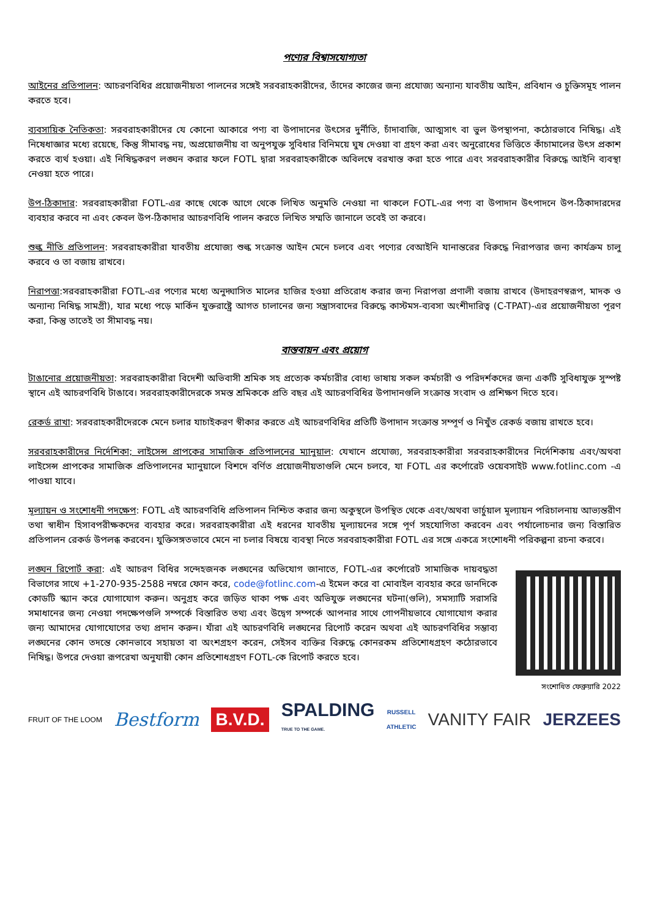পণ্যের বিশ্বাসযোগ্যতা
আইনের প্রতিপালন: আচরণবিধির প্রয়োজনীয়তা পালনের সঙ্গেই সরবরাহকারীদের, তাঁদের কাজের জন্য প্রযোজ্য অন্যান্য যাবতীয় আইন, প্রবিধান ও চুক্তিসমূহ পালন করতে হবে।
ব্যবসায়িক নৈতিকতা: সরবরাহকারীদের যে কোনো আকারে পণ্য বা উপাদানের উৎসের দুর্নীতি, চাঁদাবাজি, আত্মসাৎ বা ভুল উপস্থাপনা, কঠোরভাবে নিষিদ্ধ। এই নিষেধাজ্ঞার মধ্যে রয়েছে, কিন্তু সীমাবদ্ধ নয়, অপ্রয়োজনীয় বা অনুপযুক্ত সুবিধার বিনিময়ে ঘুষ দেওয়া বা গ্রহণ করা এবং অনুরোধের ভিত্তিতে কাঁচামালের উৎস প্রকাশ করতে ব্যর্থ হওয়া। এই নিষিদ্ধকরণ লঙ্ঘন করার ফলে FOTL দ্বারা সরবরাহকারীকে অবিলম্বে বরখাস্ত করা হতে পারে এবং সরবরাহকারীর বিরুদ্ধে আইনি ব্যবস্থা নেওয়া হতে পারে।
উপ-ঠিকাদার: সরবরাহকারীরা FOTL-এর কাছে থেকে আগে থেকে লিখিত অনুমতি নেওয়া না থাকলে FOTL-এর পণ্য বা উপাদান উৎপাদনে উপ-ঠিকাদারদের ব্যবহার করবে না এবং কেবল উপ-ঠিকাদার আচরণবিধি পালন করতে লিখিত সম্মতি জানালে তবেই তা করবে।
শুল্ক নীতি প্রতিপালন: সরবরাহকারীরা যাবতীয় প্রযোজ্য শুল্ক সংক্রান্ত আইন মেনে চলবে এবং পণ্যের বেআইনি যানান্তরের বিরুদ্ধে নিরাপত্তার জন্য কার্যক্রম চালু করবে ও তা বজায় রাখবে।
নিরাপত্তা:সরবরাহকারীরা FOTL-এর পণ্যের মধ্যে অনুদ্ঘাসিত মালের হাজির হওয়া প্রতিরোধ করার জন্য নিরাপত্তা প্রণালী বজায় রাখবে (উদাহরণস্বরূপ, মাদক ও অন্যান্য নিষিদ্ধ সামগ্রী), যার মধ্যে পড়ে মার্কিন যুক্তরাষ্ট্রে আগত চালানের জন্য সন্ত্রাসবাদের বিরুদ্ধে কাস্টমস-ব্যবসা অংশীদারিত্ব (C-TPAT)-এর প্রয়োজনীয়তা পূরণ করা, কিন্তু তাতেই তা সীমাবদ্ধ নয়।
বাস্তবায়ন এবং প্রয়োগ
টাঙানোর প্রয়োজনীয়তা: সরবরাহকারীরা বিদেশী অভিবাসী শ্রমিক সহ প্রত্যেক কর্মচারীর বোধ্য ভাষায় সকল কর্মচারী ও পরিদর্শকদের জন্য একটি সুবিধাযুক্ত সুস্পষ্ট স্থানে এই আচরণবিধি টাঙাবে। সরবরাহকারীদেরকে সমস্ত শ্রমিককে প্রতি বছর এই আচরণবিধির উপাদানগুলি সংক্রান্ত সংবাদ ও প্রশিক্ষণ দিতে হবে।
রেকর্ড রাখা: সরবরাহকারীদেরকে মেনে চলার যাচাইকরণ স্বীকার করতে এই আচরণবিধির প্রতিটি উপাদান সংক্রান্ত সম্পূর্ণ ও নিখুঁত রেকর্ড বজায় রাখতে হবে।
সরবরাহকারীদের নির্দেশিকা; লাইসেন্স প্রাপকের সামাজিক প্রতিপালনের ম্যানুয়াল: যেখানে প্রযোজ্য, সরবরাহকারীরা সরবরাহকারীদের নির্দেশিকায় এবং/অথবা লাইসেন্স প্রাপকের সামাজিক প্রতিপালনের ম্যানুয়ালে বিশদে বর্ণিত প্রয়োজনীয়তাগুলি মেনে চলবে, যা FOTL এর কর্পোরেট ওয়েবসাইট www.fotlinc.com -এ পাওয়া যাবে।
মূল্যায়ন ও সংশোধনী পদক্ষেপ: FOTL এই আচরণবিধি প্রতিপালন নিশ্চিত করার জন্য অকুস্থলে উপস্থিত থেকে এবং/অথবা ভার্চুয়াল মূল্যায়ন পরিচালনায় আভ্যন্তরীণ তথা স্বাধীন হিসাবপরীক্ষকদের ব্যবহার করে। সরবরাহকারীরা এই ধরনের যাবতীয় মূল্যায়নের সঙ্গে পূর্ণ সহযোগিতা করবেন এবং পর্যালোচনার জন্য বিস্তারিত প্রতিপালন রেকর্ড উপলব্ধ করবেন। যুক্তিসঙ্গতভাবে মেনে না চলার বিষয়ে ব্যবস্থা নিতে সরবরাহকারীরা FOTL এর সঙ্গে একত্রে সংশোধনী পরিকল্পনা রচনা করবে।
লঙ্ঘন রিপোর্ট করা: এই আচরণ বিধির সন্দেহজনক লঙ্ঘনের অভিযোগ জানাতে, FOTL-এর কর্পোরেট সামাজিক দায়বদ্ধতা বিভাগের সাথে +1-270-935-2588 নম্বরে ফোন করে, code@fotlinc.com-এ ইমেল করে বা মোবাইল ব্যবহার করে ডানদিকে কোডটি স্ক্যান করে যোগাযোগ করুন। অনুগ্রহ করে জড়িত থাকা পক্ষ এবং অভিযুক্ত লঙ্ঘনের ঘটনা(গুলি), সমস্যাটি সরাসরি সমাধানের জন্য নেওয়া পদক্ষেপগুলি সম্পর্কে বিস্তারিত তথ্য এবং উদ্বেগ সম্পর্কে আপনার সাথে গোপনীয়ভাবে যোগাযোগ করার জন্য আমাদের যোগাযোগের তথ্য প্রদান করুন। যাঁরা এই আচরণবিধি লঙ্ঘনের রিপোর্ট করেন অথবা এই আচরণবিধির সম্ভাব্য লঙ্ঘনের কোন তদন্তে কোনভাবে সহায়তা বা অংশগ্রহণ করেন, সেইসব ব্যক্তির বিরুদ্ধে কোনরকম প্রতিশোধগ্রহণ কঠোরভাবে নিষিদ্ধ। উপরে দেওয়া রূপরেখা অনুযায়ী কোন প্রতিশোধগ্রহণ FOTL-কে রিপোর্ট করতে হবে।
সংশোধিত ফেব্রুয়ারি 2022
FRUIT OF THE LOOM Bestform B.V.D. SPALDING
TRUE TO THE GAME. RUSSELL
ATHLETIC VANITY FAIR JERZEES